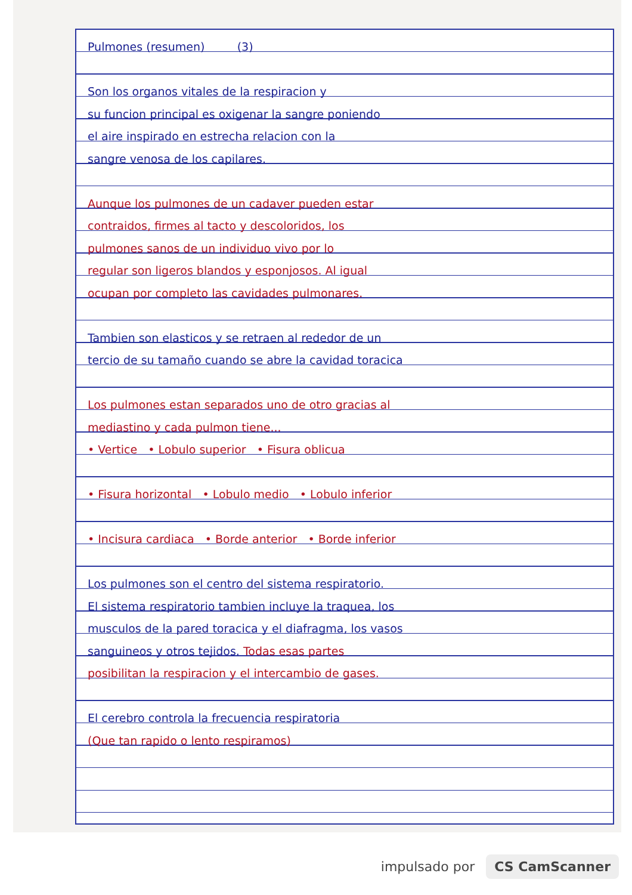Pulmones (resumen) (3)
Son los organos vitales de la respiracion y
su funcion principal es oxigenar la sangre poniendo
el aire inspirado en estrecha relacion con la
sangre venosa de los capilares.
Aunque los pulmones de un cadaver pueden estar
contraidos, firmes al tacto y descoloridos, los
pulmones sanos de un individuo vivo por lo
regular son ligeros blandos y esponjosos. Al igual
ocupan por completo las cavidades pulmonares.
Tambien son elasticos y se retraen al rededor de un
tercio de su tamaño cuando se abre la cavidad toracica
Los pulmones estan separados uno de otro gracias al
mediastino y cada pulmon tiene...
• Vertice • Lobulo superior • Fisura oblicua
• Fisura horizontal • Lobulo medio • Lobulo inferior
• Incisura cardiaca • Borde anterior • Borde inferior
Los pulmones son el centro del sistema respiratorio.
El sistema respiratorio tambien incluye la traquea, los
musculos de la pared toracica y el diafragma, los vasos
sanguineos y otros tejidos. Todas esas partes
posibilitan la respiracion y el intercambio de gases.
El cerebro controla la frecuencia respiratoria
(Que tan rapido o lento respiramos)
impulsado por CS CamScanner